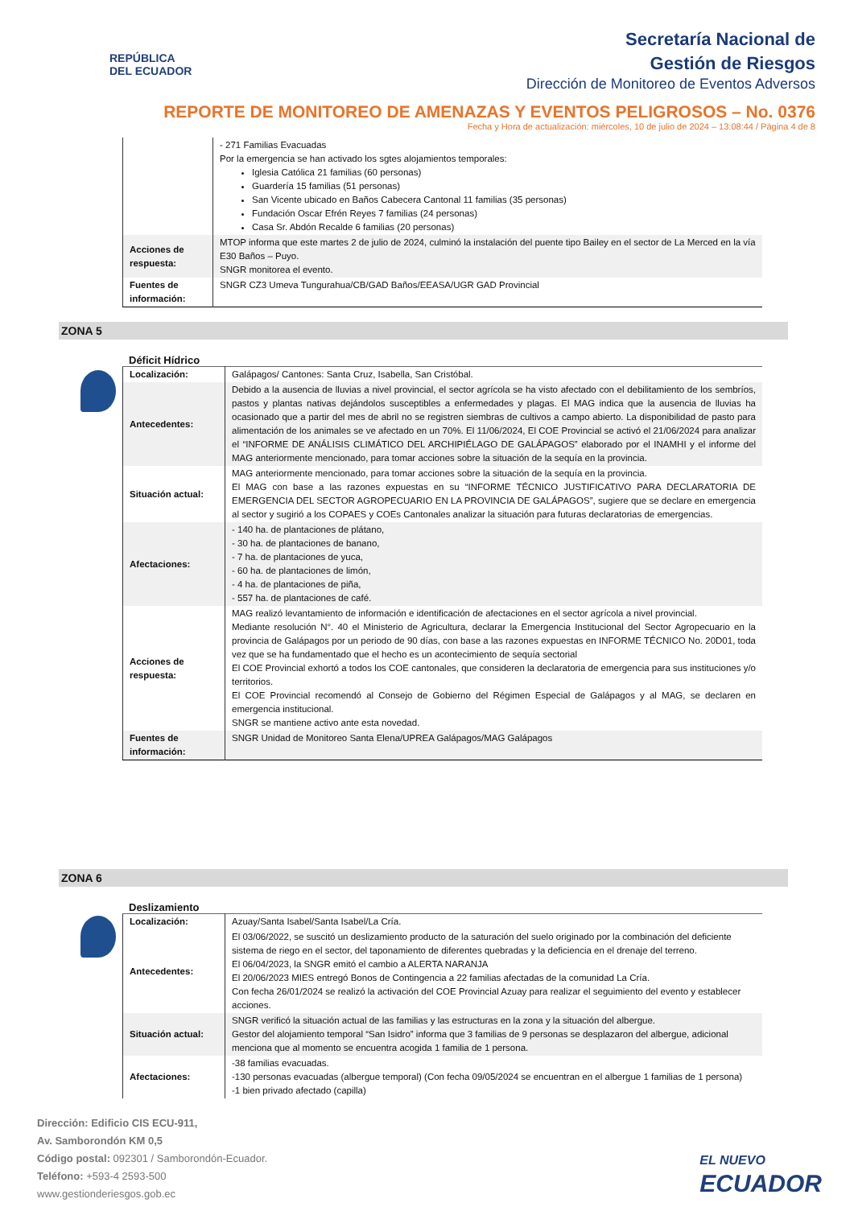REPÚBLICA
DEL ECUADOR
Secretaría Nacional de
Gestión de Riesgos
Dirección de Monitoreo de Eventos Adversos
REPORTE DE MONITOREO DE AMENAZAS Y EVENTOS PELIGROSOS – No. 0376
Fecha y Hora de actualización: miércoles, 10 de julio de 2024 – 13:08:44 / Página 4 de 8
| | - 271 Familias Evacuadas Por la emergencia se han activado los sgtes alojamientos temporales: Iglesia Católica 21 familias (60 personas) Guardería 15 familias (51 personas) San Vicente ubicado en Baños Cabecera Cantonal 11 familias (35 personas) Fundación Oscar Efrén Reyes 7 familias (24 personas) Casa Sr. Abdón Recalde 6 familias (20 personas) |
| Acciones de respuesta: | MTOP informa que este martes 2 de julio de 2024, culminó la instalación del puente tipo Bailey en el sector de La Merced en la vía E30 Baños – Puyo. SNGR monitorea el evento. |
| Fuentes de información: | SNGR CZ3 Umeva Tungurahua/CB/GAD Baños/EEASA/UGR GAD Provincial |
ZONA 5
Déficit Hídrico
| Localización: | Galápagos/ Cantones: Santa Cruz, Isabella, San Cristóbal. |
| Antecedentes: | Debido a la ausencia de lluvias a nivel provincial, el sector agrícola se ha visto afectado con el debilitamiento de los sembríos, pastos y plantas nativas dejándolos susceptibles a enfermedades y plagas. El MAG indica que la ausencia de lluvias ha ocasionado que a partir del mes de abril no se registren siembras de cultivos a campo abierto. La disponibilidad de pasto para alimentación de los animales se ve afectado en un 70%. El 11/06/2024, El COE Provincial se activó el 21/06/2024 para analizar el “INFORME DE ANÁLISIS CLIMÁTICO DEL ARCHIPIÉLAGO DE GALÁPAGOS” elaborado por el INAMHI y el informe del MAG anteriormente mencionado, para tomar acciones sobre la situación de la sequía en la provincia. |
| Situación actual: | MAG anteriormente mencionado, para tomar acciones sobre la situación de la sequía en la provincia. El MAG con base a las razones expuestas en su “INFORME TÉCNICO JUSTIFICATIVO PARA DECLARATORIA DE EMERGENCIA DEL SECTOR AGROPECUARIO EN LA PROVINCIA DE GALÁPAGOS”, sugiere que se declare en emergencia al sector y sugirió a los COPAES y COEs Cantonales analizar la situación para futuras declaratorias de emergencias. |
| Afectaciones: | - 140 ha. de plantaciones de plátano, - 30 ha. de plantaciones de banano, - 7 ha. de plantaciones de yuca, - 60 ha. de plantaciones de limón, - 4 ha. de plantaciones de piña, - 557 ha. de plantaciones de café. |
| Acciones de respuesta: | MAG realizó levantamiento de información e identificación de afectaciones en el sector agrícola a nivel provincial. Mediante resolución N°. 40 el Ministerio de Agricultura, declarar la Emergencia Institucional del Sector Agropecuario en la provincia de Galápagos por un periodo de 90 días, con base a las razones expuestas en INFORME TÉCNICO No. 20D01, toda vez que se ha fundamentado que el hecho es un acontecimiento de sequía sectorial El COE Provincial exhortó a todos los COE cantonales, que consideren la declaratoria de emergencia para sus instituciones y/o territorios. El COE Provincial recomendó al Consejo de Gobierno del Régimen Especial de Galápagos y al MAG, se declaren en emergencia institucional. SNGR se mantiene activo ante esta novedad. |
| Fuentes de información: | SNGR Unidad de Monitoreo Santa Elena/UPREA Galápagos/MAG Galápagos |
ZONA 6
Deslizamiento
| Localización: | Azuay/Santa Isabel/Santa Isabel/La Cría. |
| Antecedentes: | El 03/06/2022, se suscitó un deslizamiento producto de la saturación del suelo originado por la combinación del deficiente sistema de riego en el sector, del taponamiento de diferentes quebradas y la deficiencia en el drenaje del terreno. El 06/04/2023, la SNGR emitó el cambio a ALERTA NARANJA El 20/06/2023 MIES entregó Bonos de Contingencia a 22 familias afectadas de la comunidad La Cría. Con fecha 26/01/2024 se realizó la activación del COE Provincial Azuay para realizar el seguimiento del evento y establecer acciones. |
| Situación actual: | SNGR verificó la situación actual de las familias y las estructuras en la zona y la situación del albergue. Gestor del alojamiento temporal “San Isidro” informa que 3 familias de 9 personas se desplazaron del albergue, adicional menciona que al momento se encuentra acogida 1 familia de 1 persona. |
| Afectaciones: | -38 familias evacuadas. -130 personas evacuadas (albergue temporal) (Con fecha 09/05/2024 se encuentran en el albergue 1 familias de 1 persona) -1 bien privado afectado (capilla) |
Dirección: Edificio CIS ECU-911,
Av. Samborondón KM 0,5
Código postal: 092301 / Samborondón-Ecuador.
Teléfono: +593-4 2593-500
www.gestionderiesgos.gob.ec
EL NUEVO
ECUADOR